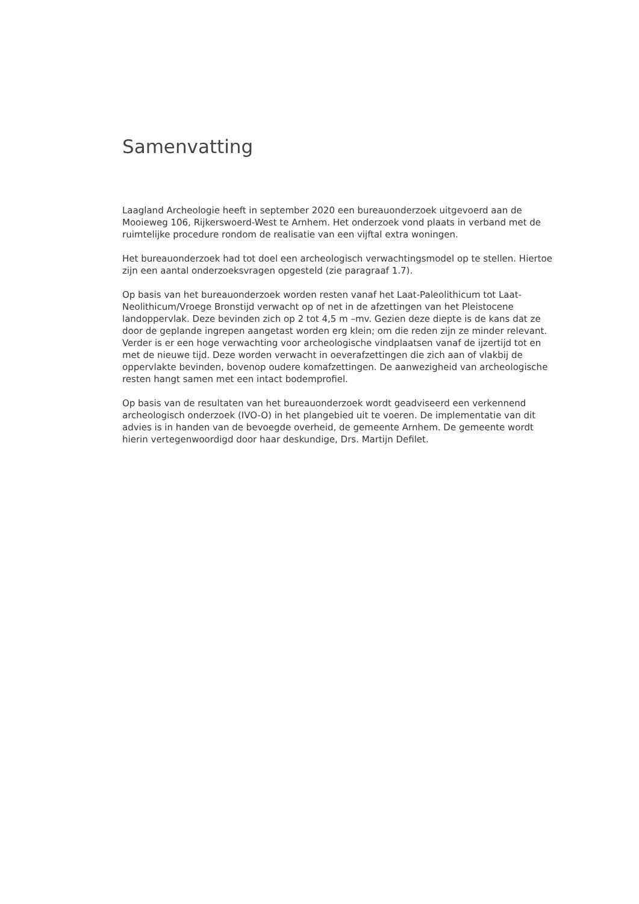Samenvatting
Laagland Archeologie heeft in september 2020 een bureauonderzoek uitgevoerd aan de Mooieweg 106, Rijkerswoerd-West te Arnhem. Het onderzoek vond plaats in verband met de ruimtelijke procedure rondom de realisatie van een vijftal extra woningen.
Het bureauonderzoek had tot doel een archeologisch verwachtingsmodel op te stellen. Hiertoe zijn een aantal onderzoeksvragen opgesteld (zie paragraaf 1.7).
Op basis van het bureauonderzoek worden resten vanaf het Laat-Paleolithicum tot Laat-Neolithicum/Vroege Bronstijd verwacht op of net in de afzettingen van het Pleistocene landoppervlak. Deze bevinden zich op 2 tot 4,5 m –mv. Gezien deze diepte is de kans dat ze door de geplande ingrepen aangetast worden erg klein; om die reden zijn ze minder relevant. Verder is er een hoge verwachting voor archeologische vindplaatsen vanaf de ijzertijd tot en met de nieuwe tijd. Deze worden verwacht in oeverafzettingen die zich aan of vlakbij de oppervlakte bevinden, bovenop oudere komafzettingen. De aanwezigheid van archeologische resten hangt samen met een intact bodemprofiel.
Op basis van de resultaten van het bureauonderzoek wordt geadviseerd een verkennend archeologisch onderzoek (IVO-O) in het plangebied uit te voeren. De implementatie van dit advies is in handen van de bevoegde overheid, de gemeente Arnhem. De gemeente wordt hierin vertegenwoordigd door haar deskundige, Drs. Martijn Defilet.